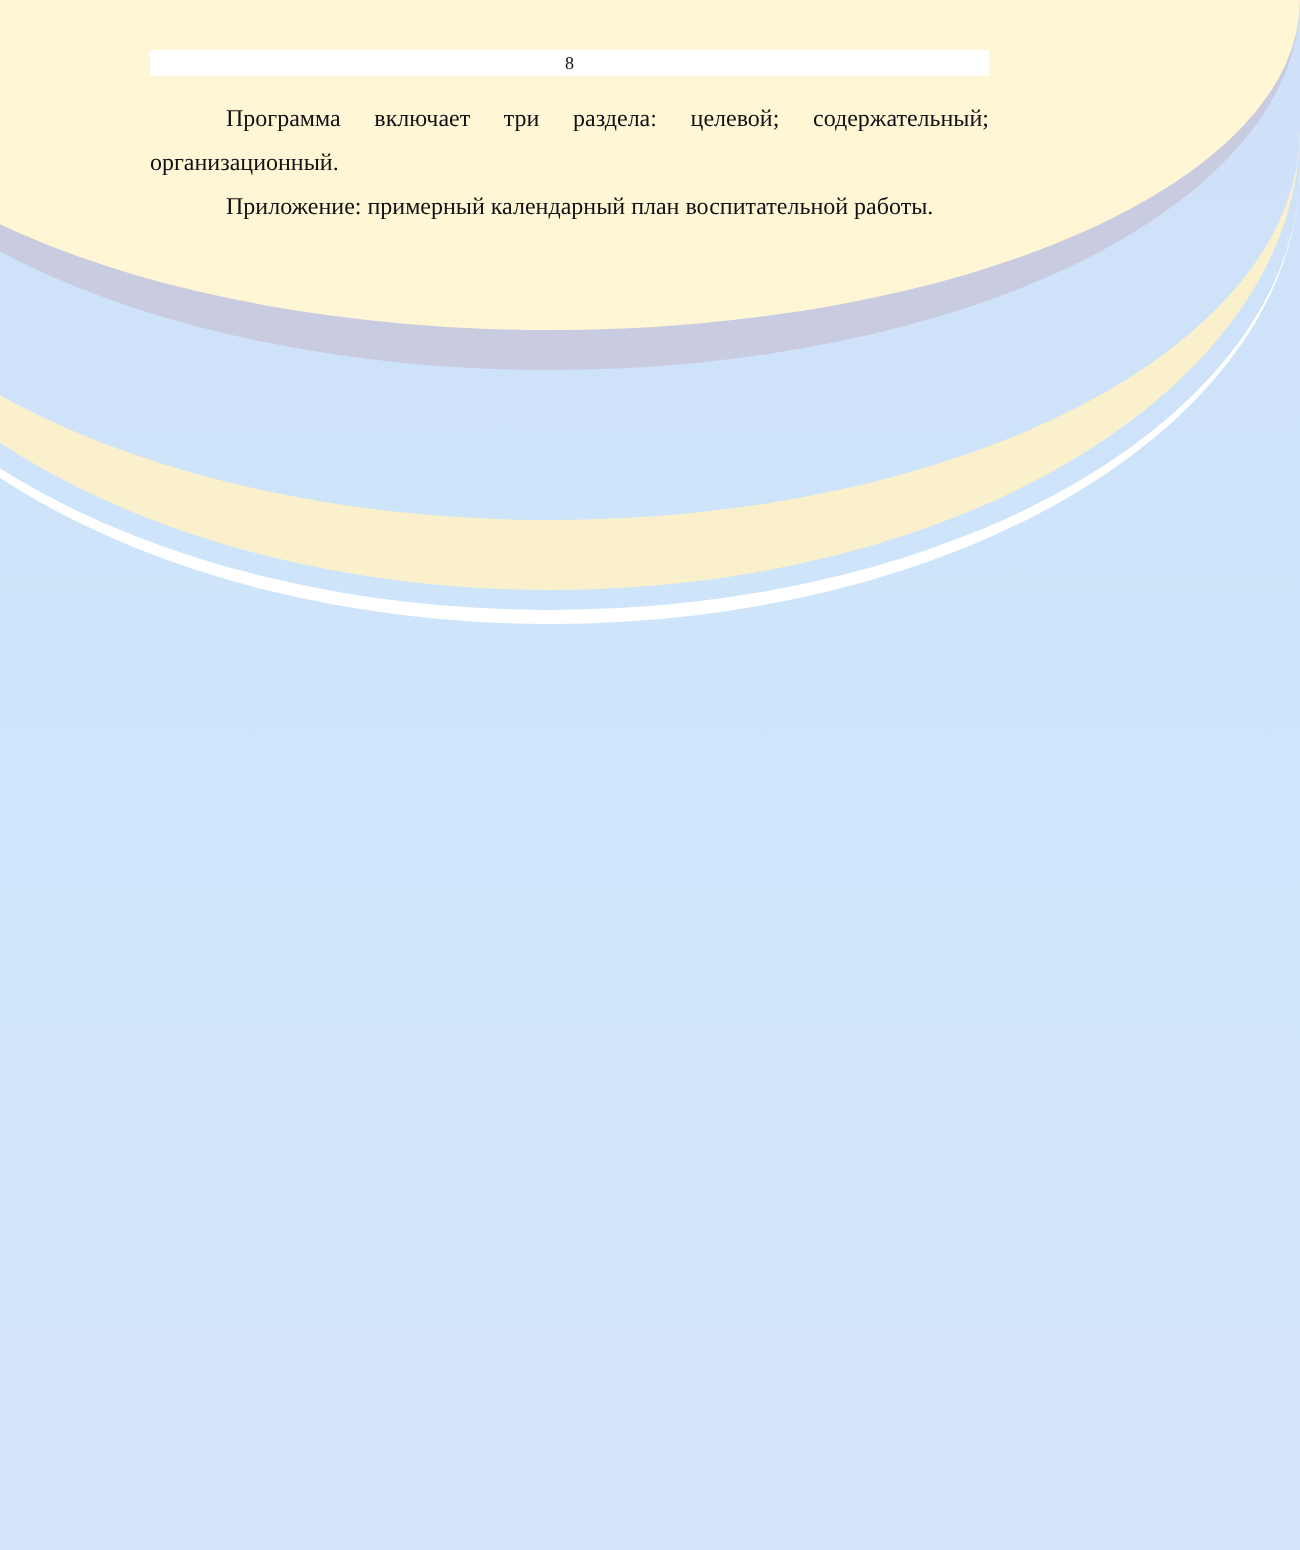8
Программа включает три раздела: целевой; содержательный; организационный.
Приложение: примерный календарный план воспитательной работы.